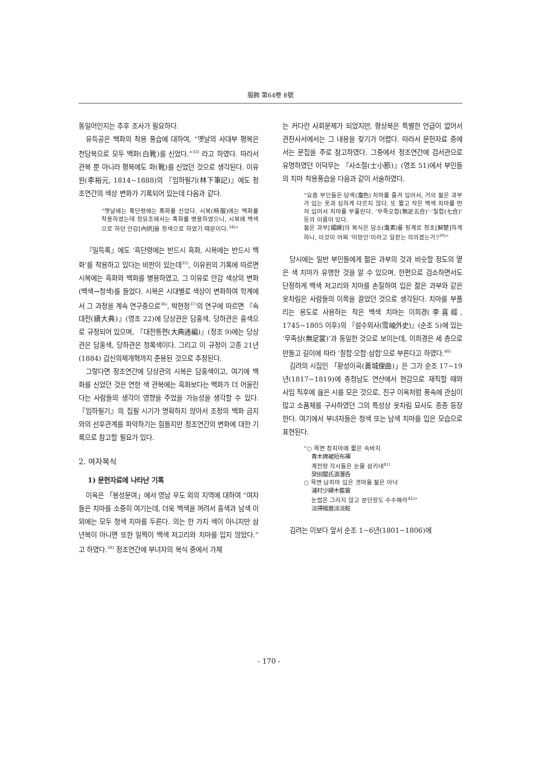服飾 第64卷 8號
동일어인지는 추후 조사가 필요하다.
유득공은 백화의 착용 풍습에 대하여, “옛날의 사대부 평복은 천담복으로 모두 백화(白靴)를 신었다.”<sup>33)</sup> 라고 하였다. 따라서 관복 뿐 아니라 평복에도 화(靴)를 신었던 것으로 생각된다. 이유원(李裕元, 1814~1888)의 『임하필기(林下筆記)』에도 정조연간의 색상 변화가 기록되어 있는데 다음과 같다.
“옛날에는 흑단령에는 흑화를 신었다. 시복(時服)에는 백화를 착용하였는데 정묘조에서는 흑화를 병용하였으니, 시복에 백색으로 하던 안감[內拱]을 청색으로 하였기 때문이다.<sup>34)</sup>”
『일득록』에도 ‘흑단령에는 반드시 흑화, 시복에는 반드시 백화’를 착용하고 있다는 비판이 있는데<sup>35)</sup>, 이유원의 기록에 따르면 시복에는 흑화와 백화를 병용하였고, 그 이유로 안감 색상의 변화(백색→청색)를 들었다. 시복은 시대별로 색상이 변화하여 학계에서 그 과정을 계속 연구중으로<sup>36)</sup>, 박현정<sup>37)</sup>의 연구에 따르면 『속대전(續大典)』(영조 22)에 당상관은 담홍색, 당하관은 홍색으로 규정되어 있으며, 『대전통편(大典通編)』(정조 9)에는 당상관은 담홍색, 당하관은 청록색이다. 그리고 이 규정이 고종 21년(1884) 갑신의제개혁까지 준용된 것으로 추정된다.
그렇다면 정조연간에 당상관의 시복은 담홍색이고, 여기에 백화를 신었던 것은 연한 색 관복에는 흑화보다는 백화가 더 어울린다는 사람들의 생각이 영향을 주었을 가능성을 생각할 수 있다. 『임하필기』의 집필 시기가 명확하지 않아서 조정의 백화 금지와의 선후관계를 파악하기는 힘들지만 정조연간의 변화에 대한 기록으로 참고할 필요가 있다.
2. 여자복식
1) 문헌자료에 나타난 기록
이옥은 「봉성문여」에서 영남 우도 외의 지역에 대하여 “여자들은 치마를 소중히 여기는데, 더욱 백색을 꺼려서 홍색과 남색 이외에는 모두 청색 치마를 두른다. 의는 한 가지 색이 아니지만 삼년복이 아니면 또한 일찍이 백색 저고리와 치마를 입지 않았다.” 고 하였다.<sup>38)</sup> 정조연간에 부녀자의 복식 중에서 가체
는 커다란 사회문제가 되었지만, 평상복은 특별한 언급이 없어서 관찬사서에서는 그 내용을 찾기가 어렵다. 따라서 문헌자료 중에서는 문집을 주로 참고하였다. 그중에서 정조연간에 검서관으로 유명하였던 이덕무는 『사소절(士小節)』(영조 51)에서 부인들의 치마 착용풍습을 다음과 같이 서술하였다.
“요즘 부인들은 담색(澹色) 치마를 즐겨 입어서, 거의 젊은 과부가 입는 옷과 심하게 다르지 않다. 또 짧고 작은 백색 치마를 먼저 입어서 치마를 부풀린다. ‘무족오합(無足五合)’·‘칠합(七合)’ 등의 이름이 있다.
젊은 과부[孀婦]의 복식은 담소(澹素)를 핑계로 청초[鮮楚]하게 하니, 이것이 어찌 ‘미망인’이라고 일컫는 의의겠는가?<sup>39)</sup>”
당시에는 일반 부인들에게 젊은 과부의 것과 비슷할 정도의 옅은 색 치마가 유행한 것을 알 수 있으며, 한편으로 검소하면서도 단정하게 백색 저고리와 치마를 손질하여 입은 젊은 과부와 같은 옷차림은 사람들의 이목을 끌었던 것으로 생각된다. 치마를 부풀리는 용도로 사용하는 작은 백색 치마는 이희경(李喜經, 1745~1805 이후)의 『설수외사(雪岫外史)』(순조 5)에 있는 ‘무족상(無足裳)’과 동일한 것으로 보이는데, 이희경은 세 층으로 만들고 길이에 따라 ‘칠합·오합·삼합’으로 부른다고 하였다.<sup>40)</sup>
김려의 시집인 「황성이곡(黃城俚曲)」은 그가 순조 17~19년(1817~1819)에 충청남도 연산에서 현감으로 재직할 때와 사임 직후에 읊은 시를 모은 것으로, 친구 이옥처럼 풍속에 관심이 많고 소품체를 구사하였던 그의 특성상 옷차림 묘사도 종종 등장한다. 여기에서 부녀자들은 청색 또는 남색 치마를 입은 모습으로 표현된다.
“○ 목면 청치마에 짧은 속바지
青木棉裙短布褌
계전땅 각시들은 눈물 삼키네<sup>41)</sup>
癸田閣氏淚潛呑
○ 목면 남치마 입은 갯마을 젊은 아낙
浦村少婦木藍裳
눈썹은 그리지 않고 분단장도 수수해라<sup>42)</sup>”
淡掃蛾眉淡淡粧
김려는 이보다 앞서 순조 1~6년(1801~1806)에
- 170 -